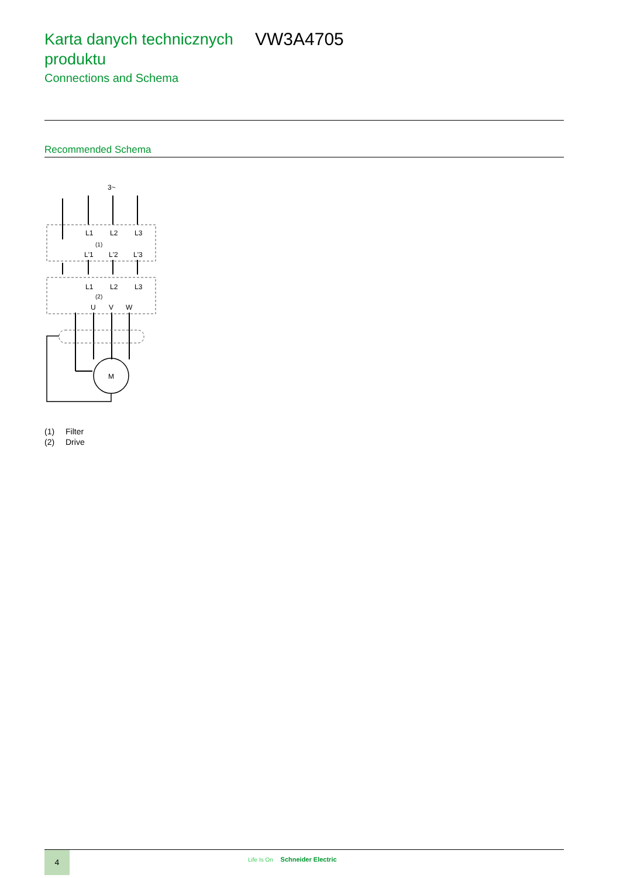Karta danych technicznych produktu
VW3A4705
Connections and Schema
Recommended Schema
3~
L1
L2
L3
(1)
L'1
L'2
L'3
L1
L2
L3
(2)
U
V
W
M
(1) Filter
(2) Drive
4
Life Is On Schneider Electric